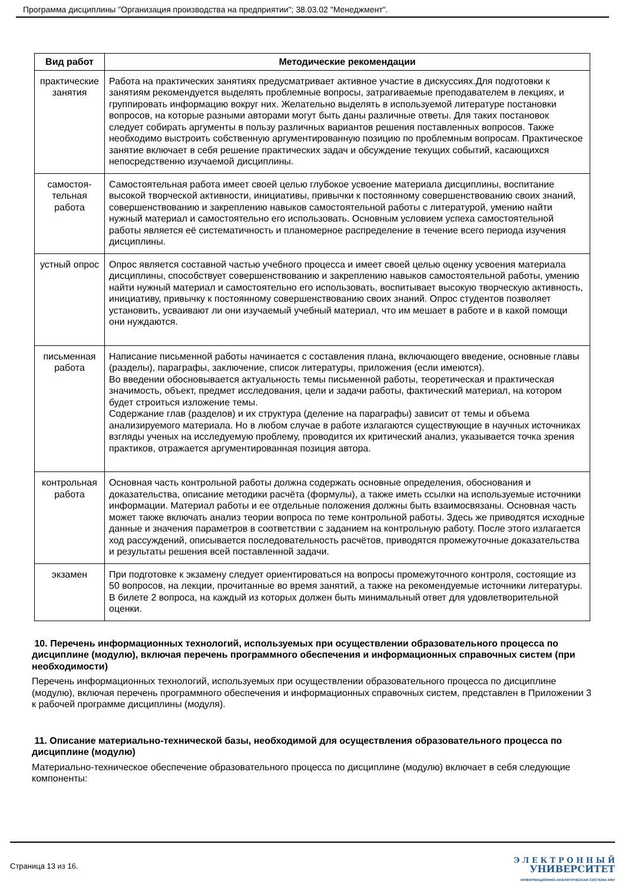Программа дисциплины "Организация производства на предприятии"; 38.03.02 "Менеджмент".
| Вид работ | Методические рекомендации |
| --- | --- |
| практические занятия | Работа на практических занятиях предусматривает активное участие в дискуссиях.Для подготовки к занятиям рекомендуется выделять проблемные вопросы, затрагиваемые преподавателем в лекциях, и группировать информацию вокруг них. Желательно выделять в используемой литературе постановки вопросов, на которые разными авторами могут быть даны различные ответы. Для таких постановок следует собирать аргументы в пользу различных вариантов решения поставленных вопросов. Также необходимо выстроить собственную аргументированную позицию по проблемным вопросам. Практическое занятие включает в себя решение практических задач и обсуждение текущих событий, касающихся непосредственно изучаемой дисциплины. |
| самостоя-тельная работа | Самостоятельная работа имеет своей целью глубокое усвоение материала дисциплины, воспитание высокой творческой активности, инициативы, привычки к постоянному совершенствованию своих знаний, совершенствованию и закреплению навыков самостоятельной работы с литературой, умению найти нужный материал и самостоятельно его использовать. Основным условием успеха самостоятельной работы является её систематичность и планомерное распределение в течение всего периода изучения дисциплины. |
| устный опрос | Опрос является составной частью учебного процесса и имеет своей целью оценку усвоения материала дисциплины, способствует совершенствованию и закреплению навыков самостоятельной работы, умению найти нужный материал и самостоятельно его использовать, воспитывает высокую творческую активность, инициативу, привычку к постоянному совершенствованию своих знаний. Опрос студентов позволяет установить, усваивают ли они изучаемый учебный материал, что им мешает в работе и в какой помощи они нуждаются. |
| письменная работа | Написание письменной работы начинается с составления плана, включающего введение, основные главы (разделы), параграфы, заключение, список литературы, приложения (если имеются). Во введении обосновывается актуальность темы письменной работы, теоретическая и практическая значимость, объект, предмет исследования, цели и задачи работы, фактический материал, на котором будет строиться изложение темы. Содержание глав (разделов) и их структура (деление на параграфы) зависит от темы и объема анализируемого материала. Но в любом случае в работе излагаются существующие в научных источниках взгляды ученых на исследуемую проблему, проводится их критический анализ, указывается точка зрения практиков, отражается аргументированная позиция автора. |
| контрольная работа | Основная часть контрольной работы должна содержать основные определения, обоснования и доказательства, описание методики расчёта (формулы), а также иметь ссылки на используемые источники информации. Материал работы и ее отдельные положения должны быть взаимосвязаны. Основная часть может также включать анализ теории вопроса по теме контрольной работы. Здесь же приводятся исходные данные и значения параметров в соответствии с заданием на контрольную работу. После этого излагается ход рассуждений, описывается последовательность расчётов, приводятся промежуточные доказательства и результаты решения всей поставленной задачи. |
| экзамен | При подготовке к экзамену следует ориентироваться на вопросы промежуточного контроля, состоящие из 50 вопросов, на лекции, прочитанные во время занятий, а также на рекомендуемые источники литературы. В билете 2 вопроса, на каждый из которых должен быть минимальный ответ для удовлетворительной оценки. |
10. Перечень информационных технологий, используемых при осуществлении образовательного процесса по дисциплине (модулю), включая перечень программного обеспечения и информационных справочных систем (при необходимости)
Перечень информационных технологий, используемых при осуществлении образовательного процесса по дисциплине (модулю), включая перечень программного обеспечения и информационных справочных систем, представлен в Приложении 3 к рабочей программе дисциплины (модуля).
11. Описание материально-технической базы, необходимой для осуществления образовательного процесса по дисциплине (модулю)
Материально-техническое обеспечение образовательного процесса по дисциплине (модулю) включает в себя следующие компоненты:
Страница 13 из 16.
Э Л Е К Т Р О Н Н Ы Й
УНИВЕРСИТЕТ
ИНФОРМАЦИОННО-АНАЛИТИЧЕСКАЯ СИСТЕМА КФУ